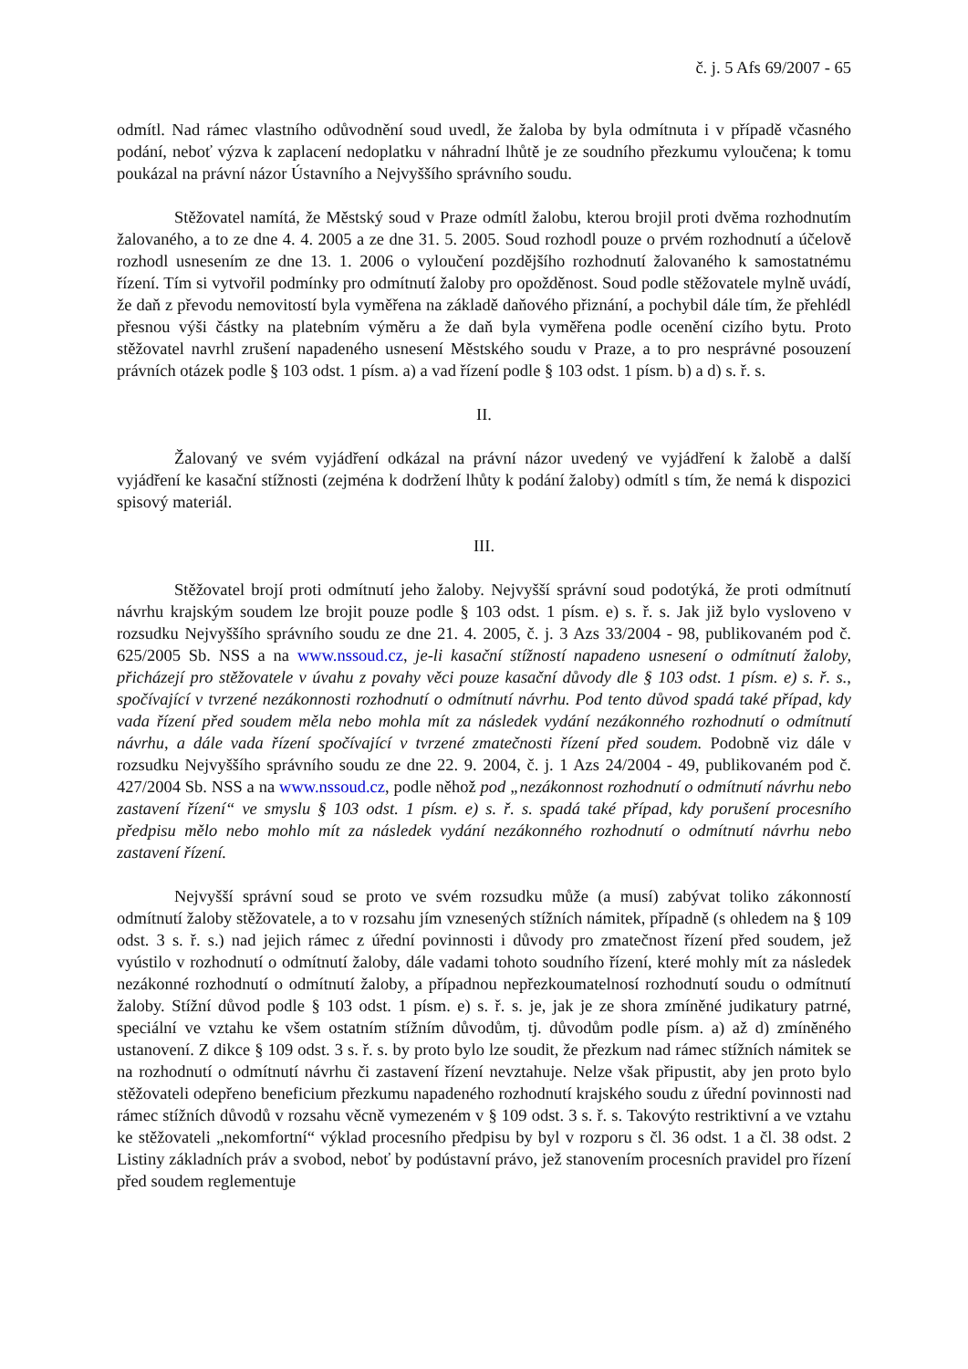č. j. 5 Afs 69/2007 - 65
odmítl. Nad rámec vlastního odůvodnění soud uvedl, že žaloba by byla odmítnuta i v případě včasného podání, neboť výzva k zaplacení nedoplatku v náhradní lhůtě je ze soudního přezkumu vyloučena; k tomu poukázal na právní názor Ústavního a Nejvyššího správního soudu.
Stěžovatel namítá, že Městský soud v Praze odmítl žalobu, kterou brojil proti dvěma rozhodnutím žalovaného, a to ze dne 4. 4. 2005 a ze dne 31. 5. 2005. Soud rozhodl pouze o prvém rozhodnutí a účelově rozhodl usnesením ze dne 13. 1. 2006 o vyloučení pozdějšího rozhodnutí žalovaného k samostatnému řízení. Tím si vytvořil podmínky pro odmítnutí žaloby pro opožděnost. Soud podle stěžovatele mylně uvádí, že daň z převodu nemovitostí byla vyměřena na základě daňového přiznání, a pochybil dále tím, že přehlédl přesnou výši částky na platebním výměru a že daň byla vyměřena podle ocenění cizího bytu. Proto stěžovatel navrhl zrušení napadeného usnesení Městského soudu v Praze, a to pro nesprávné posouzení právních otázek podle § 103 odst. 1 písm. a) a vad řízení podle § 103 odst. 1 písm. b) a d) s. ř. s.
II.
Žalovaný ve svém vyjádření odkázal na právní názor uvedený ve vyjádření k žalobě a další vyjádření ke kasační stížnosti (zejména k dodržení lhůty k podání žaloby) odmítl s tím, že nemá k dispozici spisový materiál.
III.
Stěžovatel brojí proti odmítnutí jeho žaloby. Nejvyšší správní soud podotýká, že proti odmítnutí návrhu krajským soudem lze brojit pouze podle § 103 odst. 1 písm. e) s. ř. s. Jak již bylo vysloveno v rozsudku Nejvyššího správního soudu ze dne 21. 4. 2005, č. j. 3 Azs 33/2004 - 98, publikovaném pod č. 625/2005 Sb. NSS a na www.nssoud.cz, je-li kasační stížností napadeno usnesení o odmítnutí žaloby, přicházejí pro stěžovatele v úvahu z povahy věci pouze kasační důvody dle § 103 odst. 1 písm. e) s. ř. s., spočívající v tvrzené nezákonnosti rozhodnutí o odmítnutí návrhu. Pod tento důvod spadá také případ, kdy vada řízení před soudem měla nebo mohla mít za následek vydání nezákonného rozhodnutí o odmítnutí návrhu, a dále vada řízení spočívající v tvrzené zmatečnosti řízení před soudem. Podobně viz dále v rozsudku Nejvyššího správního soudu ze dne 22. 9. 2004, č. j. 1 Azs 24/2004 - 49, publikovaném pod č. 427/2004 Sb. NSS a na www.nssoud.cz, podle něhož pod „nezákonnost rozhodnutí o odmítnutí návrhu nebo zastavení řízení“ ve smyslu § 103 odst. 1 písm. e) s. ř. s. spadá také případ, kdy porušení procesního předpisu mělo nebo mohlo mít za následek vydání nezákonného rozhodnutí o odmítnutí návrhu nebo zastavení řízení.
Nejvyšší správní soud se proto ve svém rozsudku může (a musí) zabývat toliko zákonností odmítnutí žaloby stěžovatele, a to v rozsahu jím vznesených stížních námitek, případně (s ohledem na § 109 odst. 3 s. ř. s.) nad jejich rámec z úřední povinnosti i důvody pro zmatečnost řízení před soudem, jež vyústilo v rozhodnutí o odmítnutí žaloby, dále vadami tohoto soudního řízení, které mohly mít za následek nezákonné rozhodnutí o odmítnutí žaloby, a případnou nepřezkoumatelnosí rozhodnutí soudu o odmítnutí žaloby. Stížní důvod podle § 103 odst. 1 písm. e) s. ř. s. je, jak je ze shora zmíněné judikatury patrné, speciální ve vztahu ke všem ostatním stížním důvodům, tj. důvodům podle písm. a) až d) zmíněného ustanovení. Z dikce § 109 odst. 3 s. ř. s. by proto bylo lze soudit, že přezkum nad rámec stížních námitek se na rozhodnutí o odmítnutí návrhu či zastavení řízení nevztahuje. Nelze však připustit, aby jen proto bylo stěžovateli odepřeno beneficium přezkumu napadeného rozhodnutí krajského soudu z úřední povinnosti nad rámec stížních důvodů v rozsahu věcně vymezeném v § 109 odst. 3 s. ř. s. Takovýto restriktivní a ve vztahu ke stěžovateli „nekomfortní“ výklad procesního předpisu by byl v rozporu s čl. 36 odst. 1 a čl. 38 odst. 2 Listiny základních práv a svobod, neboť by podústavní právo, jež stanovením procesních pravidel pro řízení před soudem reglementuje